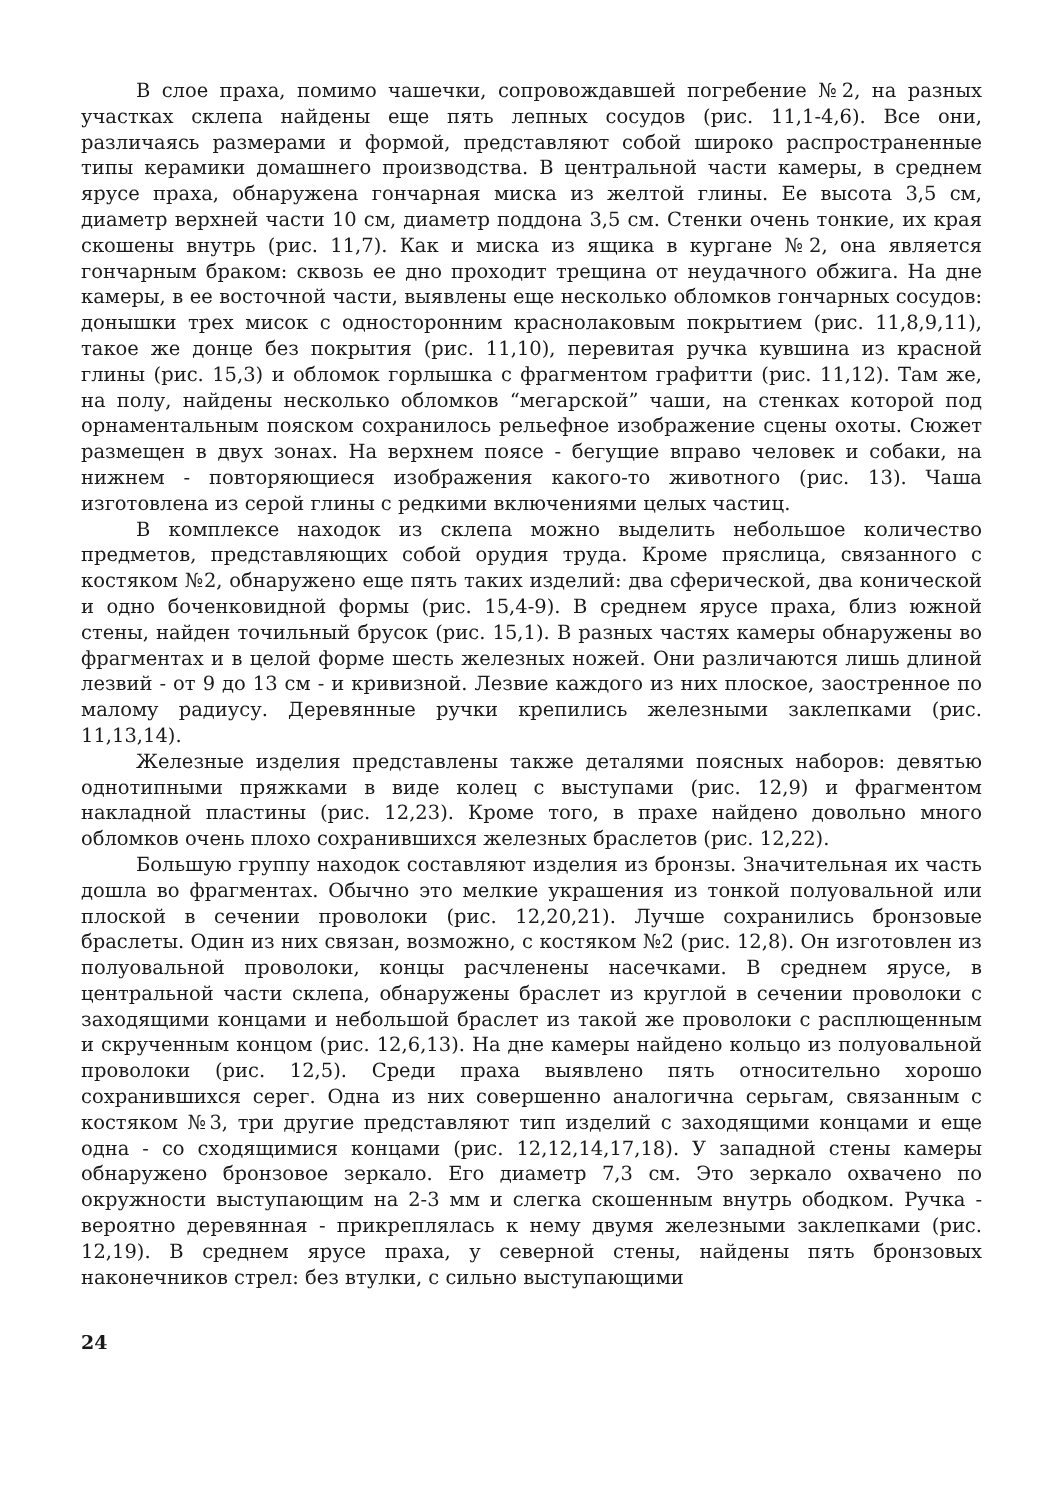В слое праха, помимо чашечки, сопровождавшей погребение №2, на разных участках склепа найдены еще пять лепных сосудов (рис. 11,1-4,6). Все они, различаясь размерами и формой, представляют собой широко распространенные типы керамики домашнего производства. В центральной части камеры, в среднем ярусе праха, обнаружена гончарная миска из желтой глины. Ее высота 3,5 см, диаметр верхней части 10 см, диаметр поддона 3,5 см. Стенки очень тонкие, их края скошены внутрь (рис. 11,7). Как и миска из ящика в кургане №2, она является гончарным браком: сквозь ее дно проходит трещина от неудачного обжига. На дне камеры, в ее восточной части, выявлены еще несколько обломков гончарных сосудов: донышки трех мисок с односторонним краснолаковым покрытием (рис. 11,8,9,11), такое же донце без покрытия (рис. 11,10), перевитая ручка кувшина из красной глины (рис. 15,3) и обломок горлышка с фрагментом графитти (рис. 11,12). Там же, на полу, найдены несколько обломков “мегарской” чаши, на стенках которой под орнаментальным пояском сохранилось рельефное изображение сцены охоты. Сюжет размещен в двух зонах. На верхнем поясе - бегущие вправо человек и собаки, на нижнем - повторяющиеся изображения какого-то животного (рис. 13). Чаша изготовлена из серой глины с редкими включениями целых частиц.
В комплексе находок из склепа можно выделить небольшое количество предметов, представляющих собой орудия труда. Кроме пряслица, связанного с костяком №2, обнаружено еще пять таких изделий: два сферической, два конической и одно боченковидной формы (рис. 15,4-9). В среднем ярусе праха, близ южной стены, найден точильный брусок (рис. 15,1). В разных частях камеры обнаружены во фрагментах и в целой форме шесть железных ножей. Они различаются лишь длиной лезвий - от 9 до 13 см - и кривизной. Лезвие каждого из них плоское, заостренное по малому радиусу. Деревянные ручки крепились железными заклепками (рис. 11,13,14).
Железные изделия представлены также деталями поясных наборов: девятью однотипными пряжками в виде колец с выступами (рис. 12,9) и фрагментом накладной пластины (рис. 12,23). Кроме того, в прахе найдено довольно много обломков очень плохо сохранившихся железных браслетов (рис. 12,22).
Большую группу находок составляют изделия из бронзы. Значительная их часть дошла во фрагментах. Обычно это мелкие украшения из тонкой полуовальной или плоской в сечении проволоки (рис. 12,20,21). Лучше сохранились бронзовые браслеты. Один из них связан, возможно, с костяком №2 (рис. 12,8). Он изготовлен из полуовальной проволоки, концы расчленены насечками. В среднем ярусе, в центральной части склепа, обнаружены браслет из круглой в сечении проволоки с заходящими концами и небольшой браслет из такой же проволоки с расплющенным и скрученным концом (рис. 12,6,13). На дне камеры найдено кольцо из полуовальной проволоки (рис. 12,5). Среди праха выявлено пять относительно хорошо сохранившихся серег. Одна из них совершенно аналогична серьгам, связанным с костяком №3, три другие представляют тип изделий с заходящими концами и еще одна - со сходящимися концами (рис. 12,12,14,17,18). У западной стены камеры обнаружено бронзовое зеркало. Его диаметр 7,3 см. Это зеркало охвачено по окружности выступающим на 2-3 мм и слегка скошенным внутрь ободком. Ручка - вероятно деревянная - прикреплялась к нему двумя железными заклепками (рис. 12,19). В среднем ярусе праха, у северной стены, найдены пять бронзовых наконечников стрел: без втулки, с сильно выступающими
24